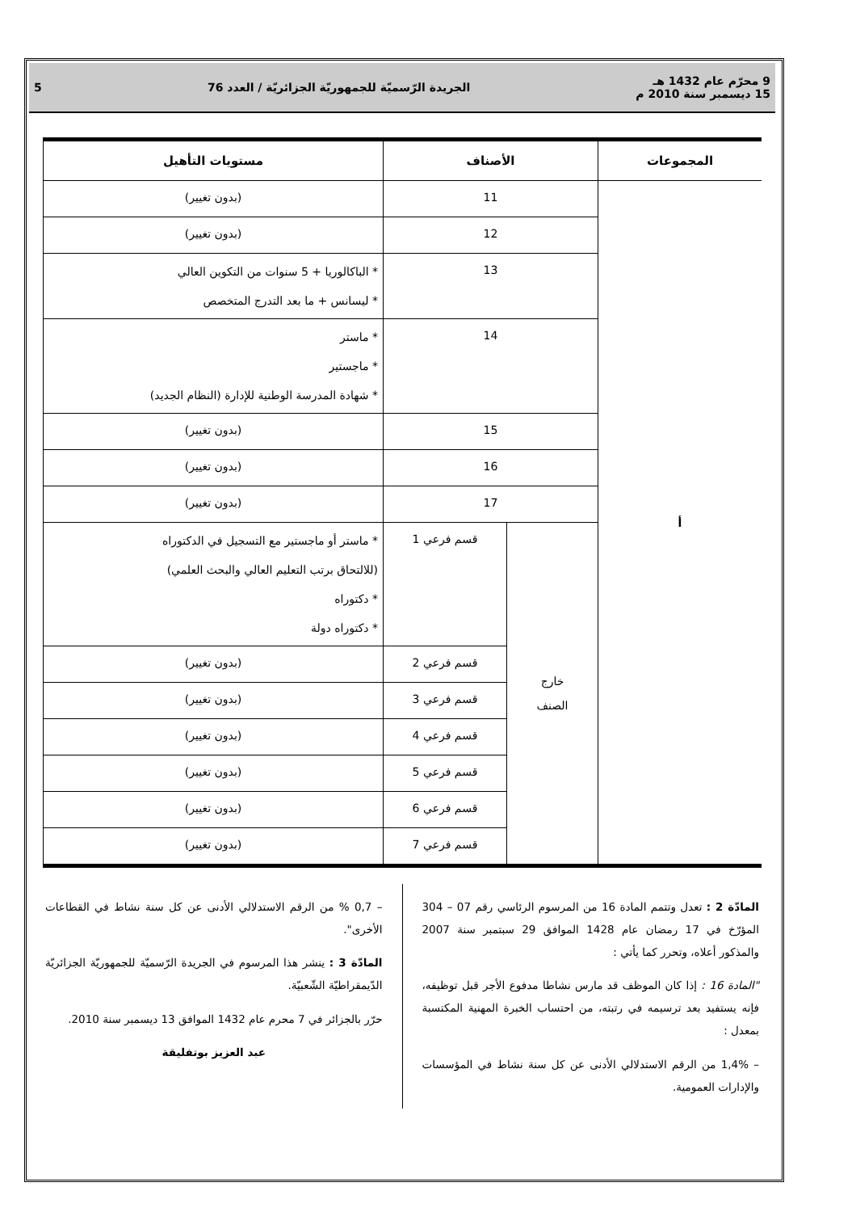9 محرّم عام 1432 هـ
15 ديسمبر سنة 2010 م
الجريدة الرّسميّة للجمهوريّة الجزائريّة / العدد 76
5
| المجموعات | الأصناف | | مستويات التأهيل |
| --- | --- | --- | --- |
| أ | 11 | | (بدون تغيير) |
| | 12 | | (بدون تغيير) |
| | 13 | | * الباكالوريا + 5 سنوات من التكوين العالي * ليسانس + ما بعد التدرج المتخصص |
| | 14 | | * ماستر * ماجستير * شهادة المدرسة الوطنية للإدارة (النظام الجديد) |
| | 15 | | (بدون تغيير) |
| | 16 | | (بدون تغيير) |
| | 17 | | (بدون تغيير) |
| | خارج الصنف | قسم فرعي 1 | * ماستر أو ماجستير مع التسجيل في الدكتوراه (للالتحاق برتب التعليم العالي والبحث العلمي) * دكتوراه * دكتوراه دولة |
| | | قسم فرعي 2 | (بدون تغيير) |
| | | قسم فرعي 3 | (بدون تغيير) |
| | | قسم فرعي 4 | (بدون تغيير) |
| | | قسم فرعي 5 | (بدون تغيير) |
| | | قسم فرعي 6 | (بدون تغيير) |
| | | قسم فرعي 7 | (بدون تغيير) |
المادّة 2 : تعدل وتتمم المادة 16 من المرسوم الرئاسي رقم 07 – 304 المؤرّخ في 17 رمضان عام 1428 الموافق 29 سبتمبر سنة 2007 والمذكور أعلاه، وتحرر كما يأتي :
"المادة 16 : إذا كان الموظف قد مارس نشاطا مدفوع الأجر قبل توظيفه، فإنه يستفيد بعد ترسيمه في رتبته، من احتساب الخبرة المهنية المكتسبة بمعدل :
– 1,4% من الرقم الاستدلالي الأدنى عن كل سنة نشاط في المؤسسات والإدارات العمومية.
– 0,7 % من الرقم الاستدلالي الأدنى عن كل سنة نشاط في القطاعات الأخرى".
المادّة 3 : ينشر هذا المرسوم في الجريدة الرّسميّة للجمهوريّة الجزائريّة الدّيمقراطيّة الشّعبيّة.
حرّر بالجزائر في 7 محرم عام 1432 الموافق 13 ديسمبر سنة 2010.
عبد العزيز بوتفليقة